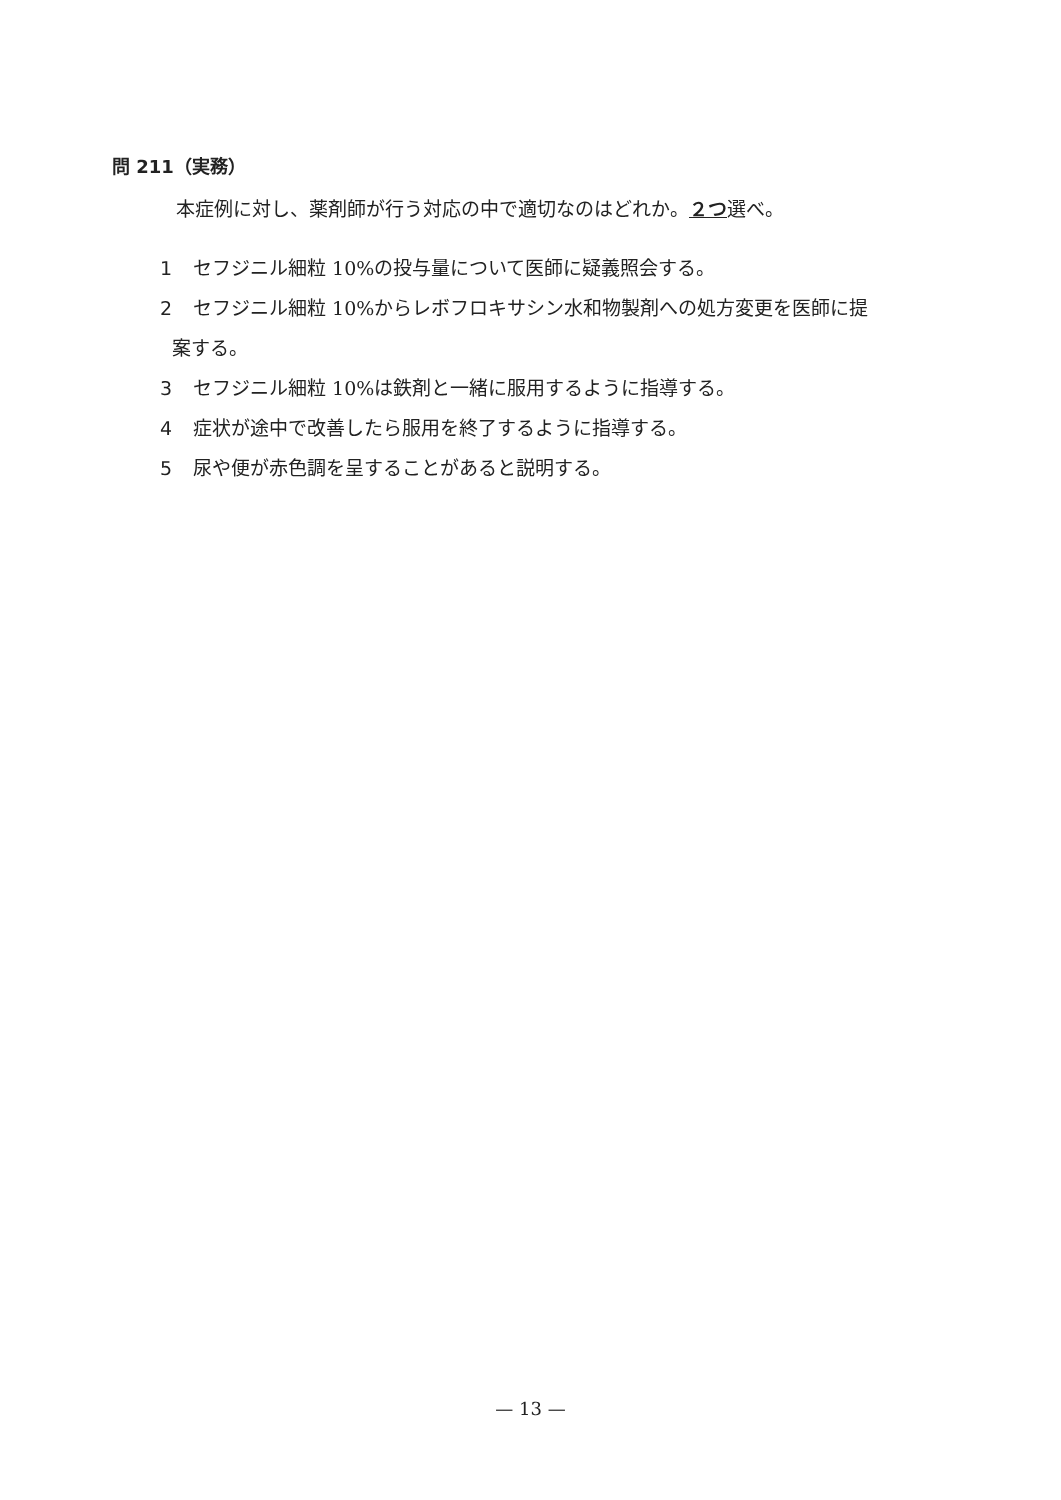問 211（実務）
本症例に対し、薬剤師が行う対応の中で適切なのはどれか。２つ選べ。
1 セフジニル細粒 10%の投与量について医師に疑義照会する。
2 セフジニル細粒 10%からレボフロキサシン水和物製剤への処方変更を医師に提
案する。
3 セフジニル細粒 10%は鉄剤と一緒に服用するように指導する。
4 症状が途中で改善したら服用を終了するように指導する。
5 尿や便が赤色調を呈することがあると説明する。
— 13 —